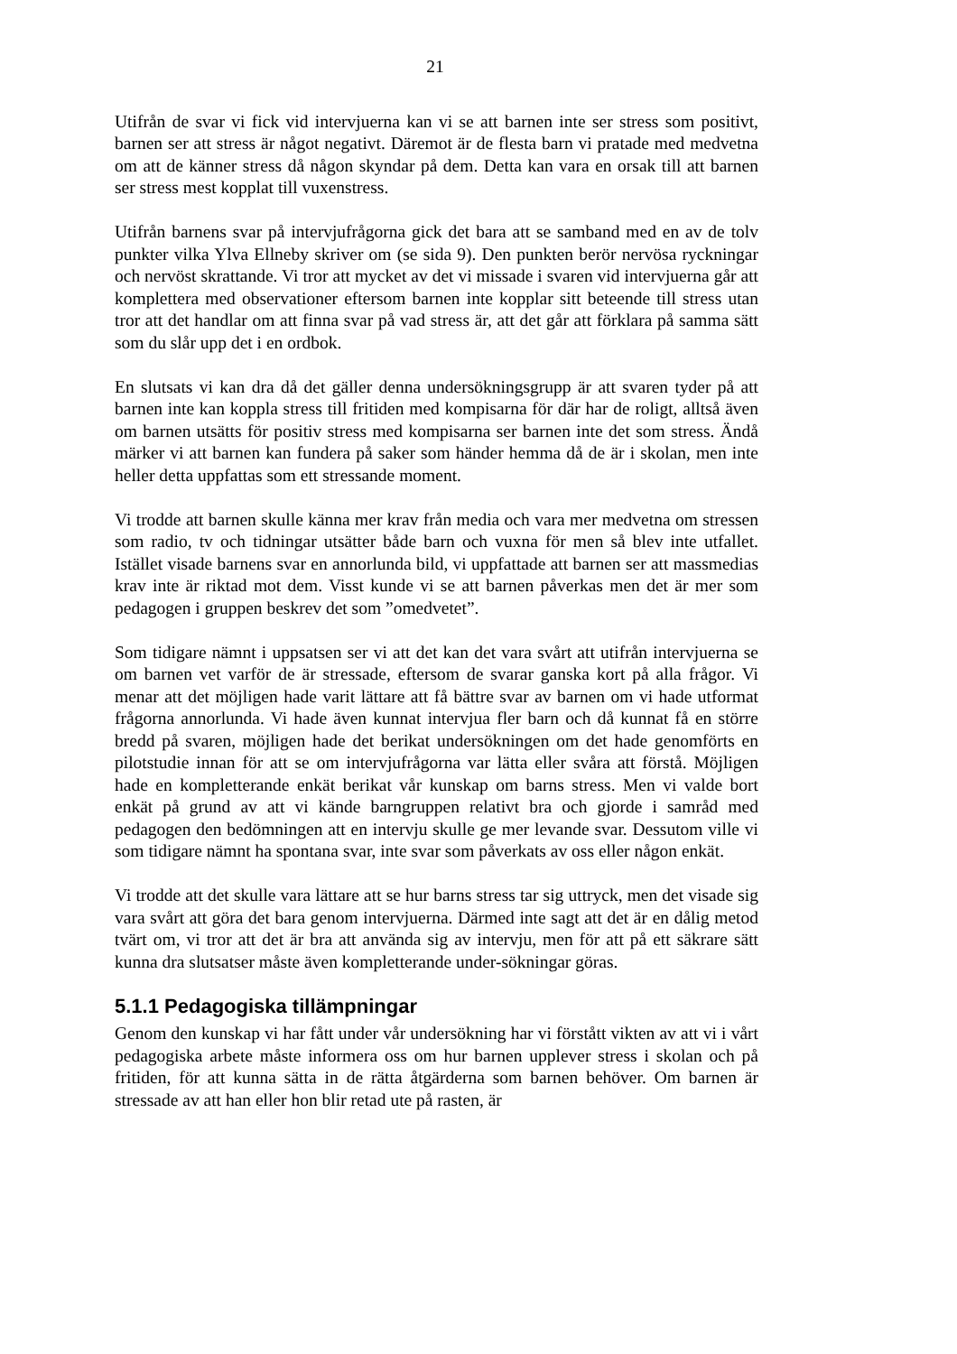21
Utifrån de svar vi fick vid intervjuerna kan vi se att barnen inte ser stress som positivt, barnen ser att stress är något negativt. Däremot är de flesta barn vi pratade med medvetna om att de känner stress då någon skyndar på dem. Detta kan vara en orsak till att barnen ser stress mest kopplat till vuxenstress.
Utifrån barnens svar på intervjufrågorna gick det bara att se samband med en av de tolv punkter vilka Ylva Ellneby skriver om (se sida 9). Den punkten berör nervösa ryckningar och nervöst skrattande. Vi tror att mycket av det vi missade i svaren vid intervjuerna går att komplettera med observationer eftersom barnen inte kopplar sitt beteende till stress utan tror att det handlar om att finna svar på vad stress är, att det går att förklara på samma sätt som du slår upp det i en ordbok.
En slutsats vi kan dra då det gäller denna undersökningsgrupp är att svaren tyder på att barnen inte kan koppla stress till fritiden med kompisarna för där har de roligt, alltså även om barnen utsätts för positiv stress med kompisarna ser barnen inte det som stress. Ändå märker vi att barnen kan fundera på saker som händer hemma då de är i skolan, men inte heller detta uppfattas som ett stressande moment.
Vi trodde att barnen skulle känna mer krav från media och vara mer medvetna om stressen som radio, tv och tidningar utsätter både barn och vuxna för men så blev inte utfallet. Istället visade barnens svar en annorlunda bild, vi uppfattade att barnen ser att massmedias krav inte är riktad mot dem. Visst kunde vi se att barnen påverkas men det är mer som pedagogen i gruppen beskrev det som ”omedvetet”.
Som tidigare nämnt i uppsatsen ser vi att det kan det vara svårt att utifrån intervjuerna se om barnen vet varför de är stressade, eftersom de svarar ganska kort på alla frågor. Vi menar att det möjligen hade varit lättare att få bättre svar av barnen om vi hade utformat frågorna annorlunda. Vi hade även kunnat intervjua fler barn och då kunnat få en större bredd på svaren, möjligen hade det berikat undersökningen om det hade genomförts en pilotstudie innan för att se om intervjufrågorna var lätta eller svåra att förstå. Möjligen hade en kompletterande enkät berikat vår kunskap om barns stress. Men vi valde bort enkät på grund av att vi kände barngruppen relativt bra och gjorde i samråd med pedagogen den bedömningen att en intervju skulle ge mer levande svar. Dessutom ville vi som tidigare nämnt ha spontana svar, inte svar som påverkats av oss eller någon enkät.
Vi trodde att det skulle vara lättare att se hur barns stress tar sig uttryck, men det visade sig vara svårt att göra det bara genom intervjuerna. Därmed inte sagt att det är en dålig metod tvärt om, vi tror att det är bra att använda sig av intervju, men för att på ett säkrare sätt kunna dra slutsatser måste även kompletterande under-sökningar göras.
5.1.1 Pedagogiska tillämpningar
Genom den kunskap vi har fått under vår undersökning har vi förstått vikten av att vi i vårt pedagogiska arbete måste informera oss om hur barnen upplever stress i skolan och på fritiden, för att kunna sätta in de rätta åtgärderna som barnen behöver. Om barnen är stressade av att han eller hon blir retad ute på rasten, är